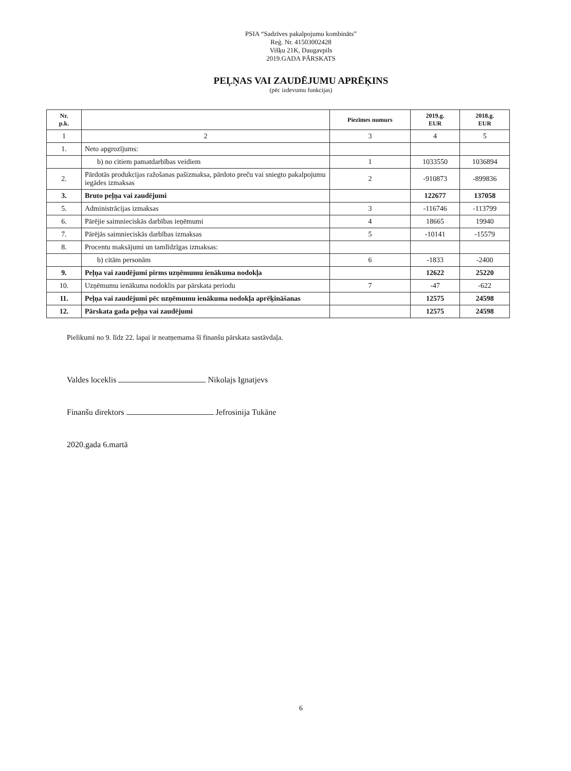PSIA “Sadzīves pakalpojumu kombināts”
Reģ. Nr. 41503002428
Višķu 21K, Daugavpils
2019.GADA PĀRSKATS
PEĻŅAS VAI ZAUDĒJUMU APRĒĶINS
(pēc izdevumu funkcijas)
| Nr. p.k. | | Piezīmes numurs | 2019.g. EUR | 2018.g. EUR |
| --- | --- | --- | --- | --- |
| 1 | 2 | 3 | 4 | 5 |
| 1. | Neto apgrozījums: | | | |
| | b) no citiem pamatdarbības veidiem | 1 | 1033550 | 1036894 |
| 2. | Pārdotās produkcijas ražošanas pašizmaksa, pārdoto preču vai sniegto pakalpojumu iegādes izmaksas | 2 | -910873 | -899836 |
| 3. | Bruto peļņa vai zaudējumi | | 122677 | 137058 |
| 5. | Administrācijas izmaksas | 3 | -116746 | -113799 |
| 6. | Pārējie saimnieciskās darbības ieņēmumi | 4 | 18665 | 19940 |
| 7. | Pārējās saimnieciskās darbības izmaksas | 5 | -10141 | -15579 |
| 8. | Procentu maksājumi un tamlīdzīgas izmaksas: | | | |
| | b) citām personām | 6 | -1833 | -2400 |
| 9. | Peļņa vai zaudējumi pirms uzņēmumu ienākuma nodokļa | | 12622 | 25220 |
| 10. | Uzņēmumu ienākuma nodoklis par pārskata periodu | 7 | -47 | -622 |
| 11. | Peļņa vai zaudējumi pēc uzņēmumu ienākuma nodokļa aprēķināšanas | | 12575 | 24598 |
| 12. | Pārskata gada peļņa vai zaudējumi | | 12575 | 24598 |
Pielikumi no 9. līdz 22. lapai ir neatņemama šī finanšu pārskata sastāvdaļa.
Valdes loceklis Nikolajs Ignatjevs
Finanšu direktors Jefrosinija Tukāne
2020.gada 6.martā
6